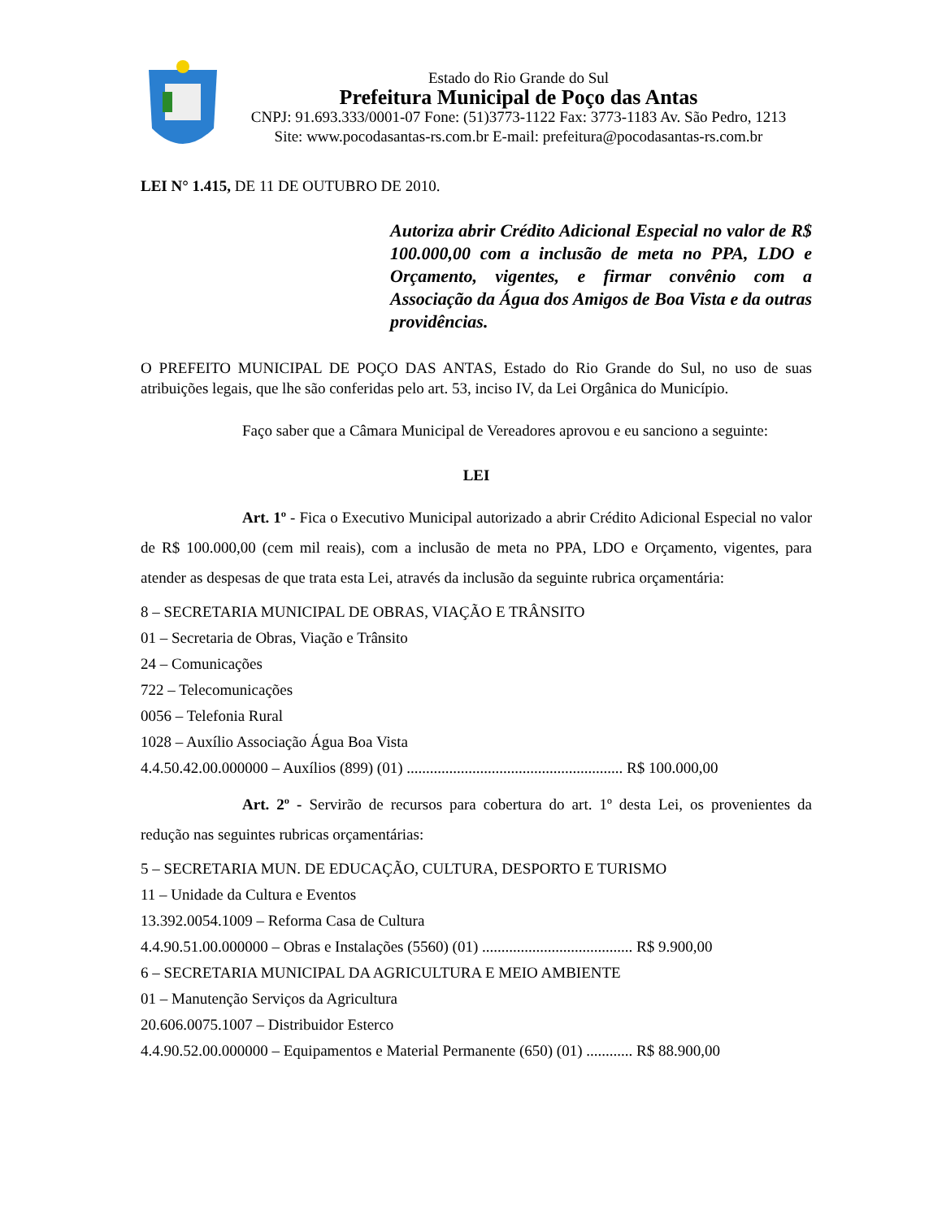Estado do Rio Grande do Sul
Prefeitura Municipal de Poço das Antas
CNPJ: 91.693.333/0001-07 Fone: (51)3773-1122 Fax: 3773-1183 Av. São Pedro, 1213
Site: www.pocodasantas-rs.com.br E-mail: prefeitura@pocodasantas-rs.com.br
LEI N° 1.415, DE 11 DE OUTUBRO DE 2010.
Autoriza abrir Crédito Adicional Especial no valor de R$ 100.000,00 com a inclusão de meta no PPA, LDO e Orçamento, vigentes, e firmar convênio com a Associação da Água dos Amigos de Boa Vista e da outras providências.
O PREFEITO MUNICIPAL DE POÇO DAS ANTAS, Estado do Rio Grande do Sul, no uso de suas atribuições legais, que lhe são conferidas pelo art. 53, inciso IV, da Lei Orgânica do Município.
Faço saber que a Câmara Municipal de Vereadores aprovou e eu sanciono a seguinte:
LEI
Art. 1º - Fica o Executivo Municipal autorizado a abrir Crédito Adicional Especial no valor de R$ 100.000,00 (cem mil reais), com a inclusão de meta no PPA, LDO e Orçamento, vigentes, para atender as despesas de que trata esta Lei, através da inclusão da seguinte rubrica orçamentária:
8 – SECRETARIA MUNICIPAL DE OBRAS, VIAÇÃO E TRÂNSITO
01 – Secretaria de Obras, Viação e Trânsito
24 – Comunicações
722 – Telecomunicações
0056 – Telefonia Rural
1028 – Auxílio Associação Água Boa Vista
4.4.50.42.00.000000 – Auxílios (899) (01) ........................................................ R$ 100.000,00
Art. 2º - Servirão de recursos para cobertura do art. 1º desta Lei, os provenientes da redução nas seguintes rubricas orçamentárias:
5 – SECRETARIA MUN. DE EDUCAÇÃO, CULTURA, DESPORTO E TURISMO
11 – Unidade da Cultura e Eventos
13.392.0054.1009 – Reforma Casa de Cultura
4.4.90.51.00.000000 – Obras e Instalações (5560) (01) ....................................... R$ 9.900,00
6 – SECRETARIA MUNICIPAL DA AGRICULTURA E MEIO AMBIENTE
01 – Manutenção Serviços da Agricultura
20.606.0075.1007 – Distribuidor Esterco
4.4.90.52.00.000000 – Equipamentos e Material Permanente (650) (01) ............ R$ 88.900,00